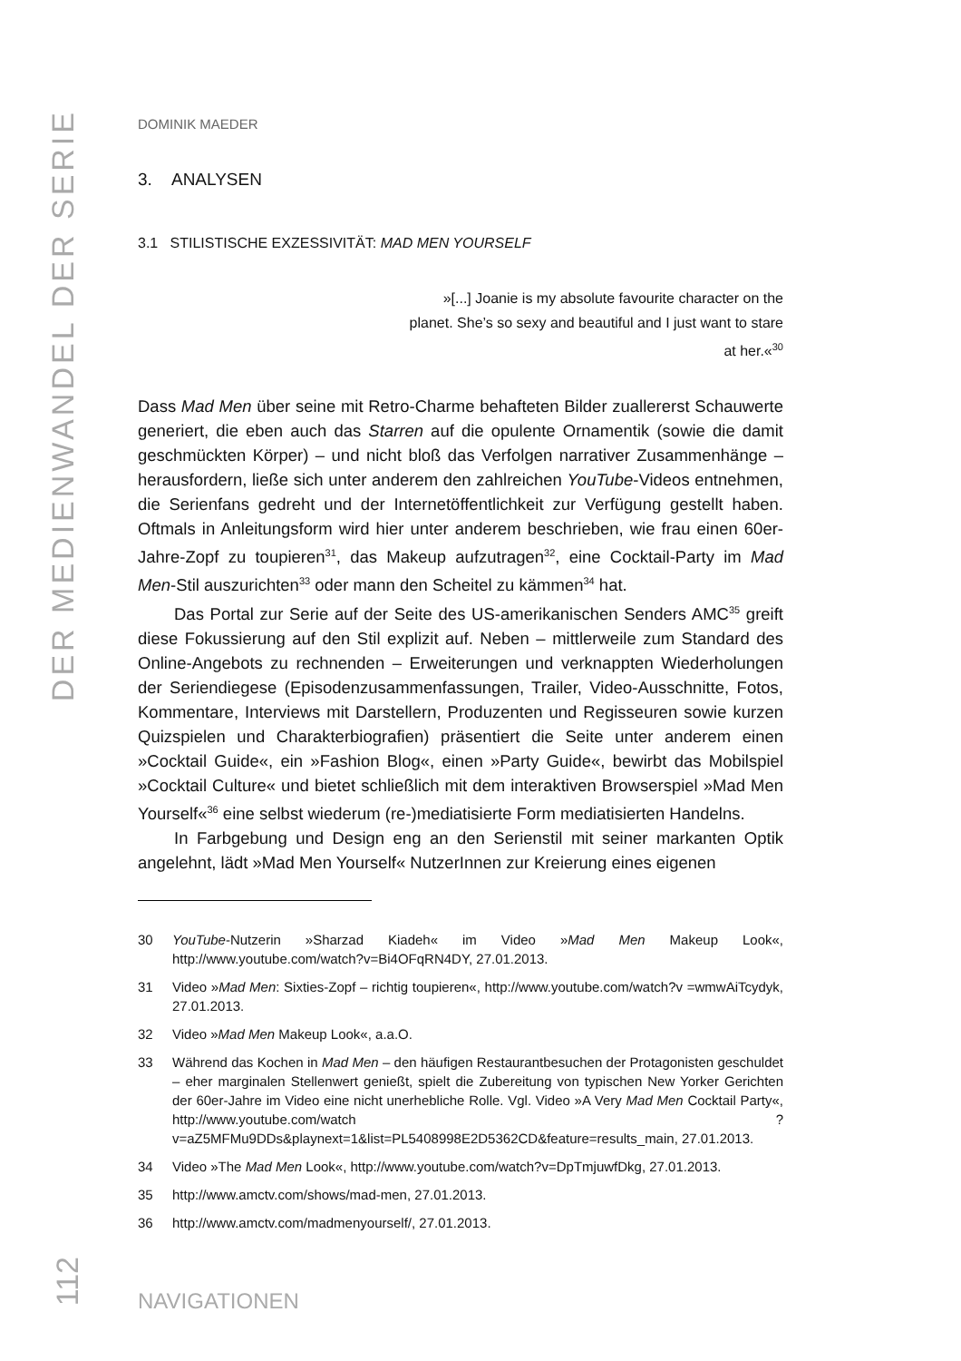DER MEDIENWANDEL DER SERIE
DOMINIK MAEDER
3. ANALYSEN
3.1 STILISTISCHE EXZESSIVITÄT: MAD MEN YOURSELF
»[...] Joanie is my absolute favourite character on the planet. She’s so sexy and beautiful and I just want to stare at her.«<sup>30</sup>
Dass Mad Men über seine mit Retro-Charme behafteten Bilder zuallererst Schauwerte generiert, die eben auch das Starren auf die opulente Ornamentik (sowie die damit geschmückten Körper) – und nicht bloß das Verfolgen narrativer Zusammenhänge – herausfordern, ließe sich unter anderem den zahlreichen YouTube-Videos entnehmen, die Serienfans gedreht und der Internetöffentlichkeit zur Verfügung gestellt haben. Oftmals in Anleitungsform wird hier unter anderem beschrieben, wie frau einen 60er-Jahre-Zopf zu toupieren<sup>31</sup>, das Makeup aufzutragen<sup>32</sup>, eine Cocktail-Party im Mad Men-Stil auszurichten<sup>33</sup> oder mann den Scheitel zu kämmen<sup>34</sup> hat.
Das Portal zur Serie auf der Seite des US-amerikanischen Senders AMC<sup>35</sup> greift diese Fokussierung auf den Stil explizit auf. Neben – mittlerweile zum Standard des Online-Angebots zu rechnenden – Erweiterungen und verknappten Wiederholungen der Seriendiegese (Episodenzusammenfassungen, Trailer, Video-Ausschnitte, Fotos, Kommentare, Interviews mit Darstellern, Produzenten und Regisseuren sowie kurzen Quizspielen und Charakterbiografien) präsentiert die Seite unter anderem einen »Cocktail Guide«, ein »Fashion Blog«, einen »Party Guide«, bewirbt das Mobilspiel »Cocktail Culture« und bietet schließlich mit dem interaktiven Browserspiel »Mad Men Yourself«<sup>36</sup> eine selbst wiederum (re-)mediatisierte Form mediatisierten Handelns.
In Farbgebung und Design eng an den Serienstil mit seiner markanten Optik angelehnt, lädt »Mad Men Yourself« NutzerInnen zur Kreierung eines eigenen
30 YouTube-Nutzerin »Sharzad Kiadeh« im Video »Mad Men Makeup Look«, http://www.youtube.com/watch?v=Bi4OFqRN4DY, 27.01.2013.
31 Video »Mad Men: Sixties-Zopf – richtig toupieren«, http://www.youtube.com/watch?v =wmwAiTcydyk, 27.01.2013.
32 Video »Mad Men Makeup Look«, a.a.O.
33 Während das Kochen in Mad Men – den häufigen Restaurantbesuchen der Protagonisten geschuldet – eher marginalen Stellenwert genießt, spielt die Zubereitung von typischen New Yorker Gerichten der 60er-Jahre im Video eine nicht unerhebliche Rolle. Vgl. Video »A Very Mad Men Cocktail Party«, http://www.youtube.com/watch ?v=aZ5MFMu9DDs&playnext=1&list=PL5408998E2D5362CD&feature=results_main, 27.01.2013.
34 Video »The Mad Men Look«, http://www.youtube.com/watch?v=DpTmjuwfDkg, 27.01.2013.
35 http://www.amctv.com/shows/mad-men, 27.01.2013.
36 http://www.amctv.com/madmenyourself/, 27.01.2013.
112
NAVIGATIONEN